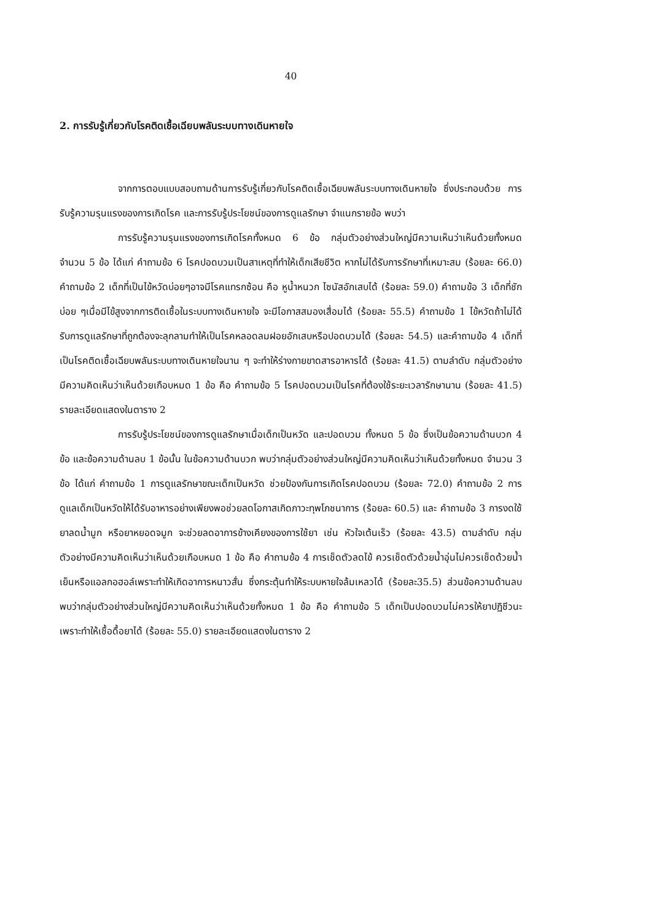40
2. การรับรู้เกี่ยวกับโรคติดเชื้อเฉียบพลันระบบทางเดินหายใจ
จากการตอบแบบสอบถามด้านการรับรู้เกี่ยวกับโรคติดเชื้อเฉียบพลันระบบทางเดินหายใจ ซึ่งประกอบด้วย การรับรู้ความรุนแรงของการเกิดโรค และการรับรู้ประโยชน์ของการดูแลรักษา จำแนกรายข้อ พบว่า
การรับรู้ความรุนแรงของการเกิดโรคทั้งหมด 6 ข้อ กลุ่มตัวอย่างส่วนใหญ่มีความเห็นว่าเห็นด้วยทั้งหมด จำนวน 5 ข้อ ได้แก่ คำถามข้อ 6 โรคปอดบวมเป็นสาเหตุที่ทำให้เด็กเสียชีวิต หากไม่ได้รับการรักษาที่เหมาะสม (ร้อยละ 66.0) คำถามข้อ 2 เด็กที่เป็นไข้หวัดบ่อยๆอาจมีโรคแทรกซ้อน คือ หูน้ำหนวก ไซนัสอักเสบได้ (ร้อยละ 59.0) คำถามข้อ 3 เด็กที่ชักบ่อย ๆเมื่อมีไข้สูงจากการติดเชื้อในระบบทางเดินหายใจ จะมีโอกาสสมองเสื่อมได้ (ร้อยละ 55.5) คำถามข้อ 1 ไข้หวัดถ้าไม่ได้รับการดูแลรักษาที่ถูกต้องจะลุกลามทำให้เป็นโรคหลอดลมฝอยอักเสบหรือปอดบวมได้ (ร้อยละ 54.5) และคำถามข้อ 4 เด็กที่เป็นโรคติดเชื้อเฉียบพลันระบบทางเดินหายใจนาน ๆ จะทำให้ร่างกายขาดสารอาหารได้ (ร้อยละ 41.5) ตามลำดับ กลุ่มตัวอย่างมีความคิดเห็นว่าเห็นด้วยเกือบหมด 1 ข้อ คือ คำถามข้อ 5 โรคปอดบวมเป็นโรคที่ต้องใช้ระยะเวลารักษานาน (ร้อยละ 41.5) รายละเอียดแสดงในตาราง 2
การรับรู้ประโยชน์ของการดูแลรักษาเมื่อเด็กเป็นหวัด และปอดบวม ทั้งหมด 5 ข้อ ซึ่งเป็นข้อความด้านบวก 4 ข้อ และข้อความด้านลบ 1 ข้อนั้น ในข้อความด้านบวก พบว่ากลุ่มตัวอย่างส่วนใหญ่มีความคิดเห็นว่าเห็นด้วยทั้งหมด จำนวน 3 ข้อ ได้แก่ คำถามข้อ 1 การดูแลรักษาขณะเด็กเป็นหวัด ช่วยป้องกันการเกิดโรคปอดบวม (ร้อยละ 72.0) คำถามข้อ 2 การดูแลเด็กเป็นหวัดให้ได้รับอาหารอย่างเพียงพอช่วยลดโอกาสเกิดภาวะทุพโภชนาการ (ร้อยละ 60.5) และ คำถามข้อ 3 การงดใช้ยาลดน้ำมูก หรือยาหยอดจมูก จะช่วยลดอาการข้างเคียงของการใช้ยา เช่น หัวใจเต้นเร็ว (ร้อยละ 43.5) ตามลำดับ กลุ่มตัวอย่างมีความคิดเห็นว่าเห็นด้วยเกือบหมด 1 ข้อ คือ คำถามข้อ 4 การเช็ดตัวลดไข้ ควรเช็ดตัวด้วยน้ำอุ่นไม่ควรเช็ดด้วยน้ำเย็นหรือแอลกอฮอล์เพราะทำให้เกิดอาการหนาวสั่น ซึ่งกระตุ้นทำให้ระบบหายใจล้มเหลวได้ (ร้อยละ35.5) ส่วนข้อความด้านลบ พบว่ากลุ่มตัวอย่างส่วนใหญ่มีความคิดเห็นว่าเห็นด้วยทั้งหมด 1 ข้อ คือ คำถามข้อ 5 เด็กเป็นปอดบวมไม่ควรให้ยาปฏิชีวนะเพราะทำให้เชื้อดื้อยาได้ (ร้อยละ 55.0) รายละเอียดแสดงในตาราง 2